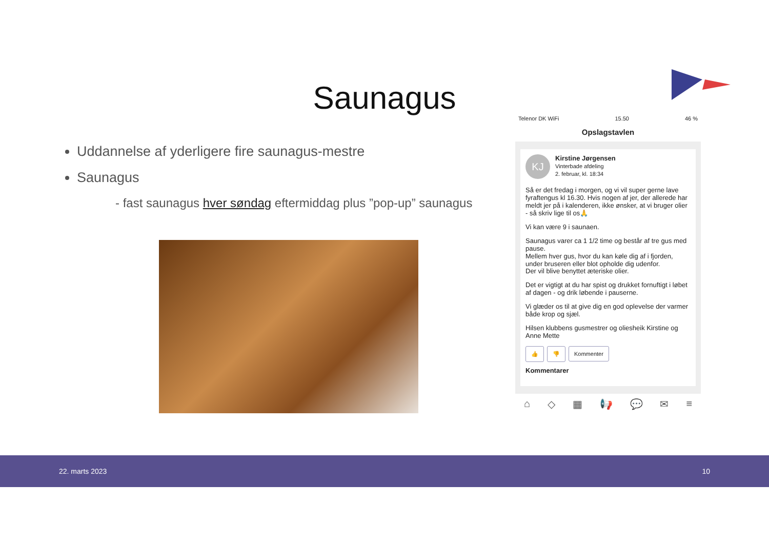Saunagus
Uddannelse af yderligere fire saunagus-mestre
Saunagus
- fast saunagus hver søndag eftermiddag plus ”pop-up” saunagus
Telenor DK WiFi 15.50 46 %
Opslagstavlen
KJ
Kirstine Jørgensen
Vinterbade afdeling
2. februar, kl. 18:34
Så er det fredag i morgen, og vi vil super gerne lave fyraftengus kl 16.30. Hvis nogen af jer, der allerede har meldt jer på i kalenderen, ikke ønsker, at vi bruger olier - så skriv lige til os🙏
Vi kan være 9 i saunaen.
Saunagus varer ca 1 1/2 time og består af tre gus med pause.
Mellem hver gus, hvor du kan køle dig af i fjorden, under bruseren eller blot opholde dig udenfor.
Der vil blive benyttet æteriske olier.
Det er vigtigt at du har spist og drukket fornuftigt i løbet af dagen - og drik løbende i pauserne.
Vi glæder os til at give dig en god oplevelse der varmer både krop og sjæl.
Hilsen klubbens gusmestrer og oliesheik Kirstine og Anne Mette
👍 👎 Kommenter
Kommentarer
⌂ ◇ ▦ 📢 💬 ✉ ≡
22. marts 2023 10